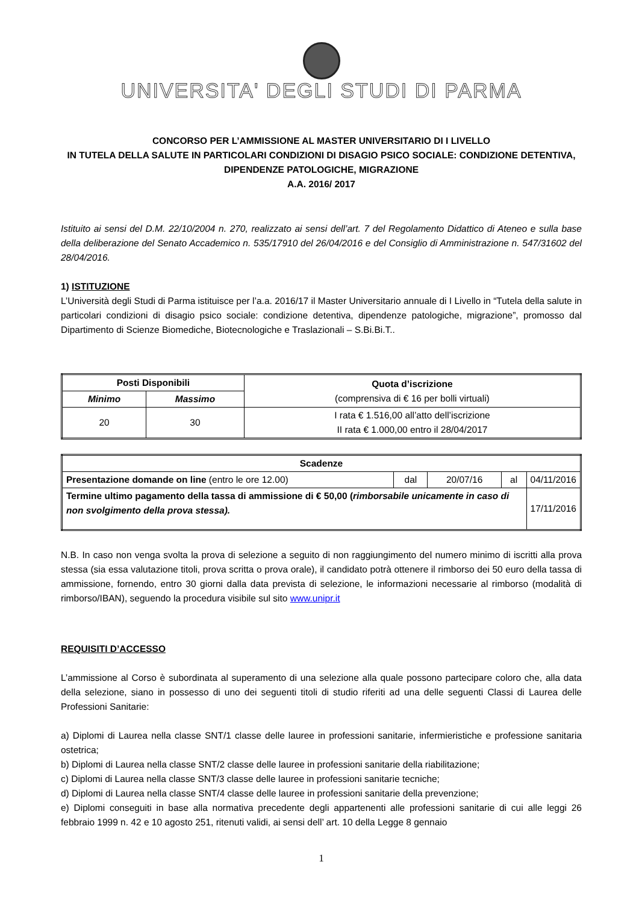UNIVERSITA' DEGLI STUDI DI PARMA
CONCORSO PER L’AMMISSIONE AL MASTER UNIVERSITARIO DI I LIVELLO
IN TUTELA DELLA SALUTE IN PARTICOLARI CONDIZIONI DI DISAGIO PSICO SOCIALE: CONDIZIONE DETENTIVA, DIPENDENZE PATOLOGICHE, MIGRAZIONE
A.A. 2016/ 2017
Istituito ai sensi del D.M. 22/10/2004 n. 270, realizzato ai sensi dell’art. 7 del Regolamento Didattico di Ateneo e sulla base della deliberazione del Senato Accademico n. 535/17910 del 26/04/2016 e del Consiglio di Amministrazione n. 547/31602 del 28/04/2016.
1) ISTITUZIONE
L’Università degli Studi di Parma istituisce per l’a.a. 2016/17 il Master Universitario annuale di I Livello in “Tutela della salute in particolari condizioni di disagio psico sociale: condizione detentiva, dipendenze patologiche, migrazione”, promosso dal Dipartimento di Scienze Biomediche, Biotecnologiche e Traslazionali – S.Bi.Bi.T..
| Posti Disponibili | | Quota d’iscrizione (comprensiva di € 16 per bolli virtuali) |
| --- | --- | --- |
| Minimo | Massimo | |
| 20 | 30 | I rata € 1.516,00 all’atto dell’iscrizione II rata € 1.000,00 entro il 28/04/2017 |
| Scadenze | | | | |
| --- | --- | --- | --- | --- |
| Presentazione domande on line (entro le ore 12.00) | dal | 20/07/16 | al | 04/11/2016 |
| Termine ultimo pagamento della tassa di ammissione di € 50,00 ( rimborsabile unicamente in caso di non svolgimento della prova stessa). | | | | 17/11/2016 |
N.B. In caso non venga svolta la prova di selezione a seguito di non raggiungimento del numero minimo di iscritti alla prova stessa (sia essa valutazione titoli, prova scritta o prova orale), il candidato potrà ottenere il rimborso dei 50 euro della tassa di ammissione, fornendo, entro 30 giorni dalla data prevista di selezione, le informazioni necessarie al rimborso (modalità di rimborso/IBAN), seguendo la procedura visibile sul sito www.unipr.it
REQUISITI D’ACCESSO
L’ammissione al Corso è subordinata al superamento di una selezione alla quale possono partecipare coloro che, alla data della selezione, siano in possesso di uno dei seguenti titoli di studio riferiti ad una delle seguenti Classi di Laurea delle Professioni Sanitarie:
a) Diplomi di Laurea nella classe SNT/1 classe delle lauree in professioni sanitarie, infermieristiche e professione sanitaria ostetrica;
b) Diplomi di Laurea nella classe SNT/2 classe delle lauree in professioni sanitarie della riabilitazione;
c) Diplomi di Laurea nella classe SNT/3 classe delle lauree in professioni sanitarie tecniche;
d) Diplomi di Laurea nella classe SNT/4 classe delle lauree in professioni sanitarie della prevenzione;
e) Diplomi conseguiti in base alla normativa precedente degli appartenenti alle professioni sanitarie di cui alle leggi 26 febbraio 1999 n. 42 e 10 agosto 251, ritenuti validi, ai sensi dell’ art. 10 della Legge 8 gennaio
1